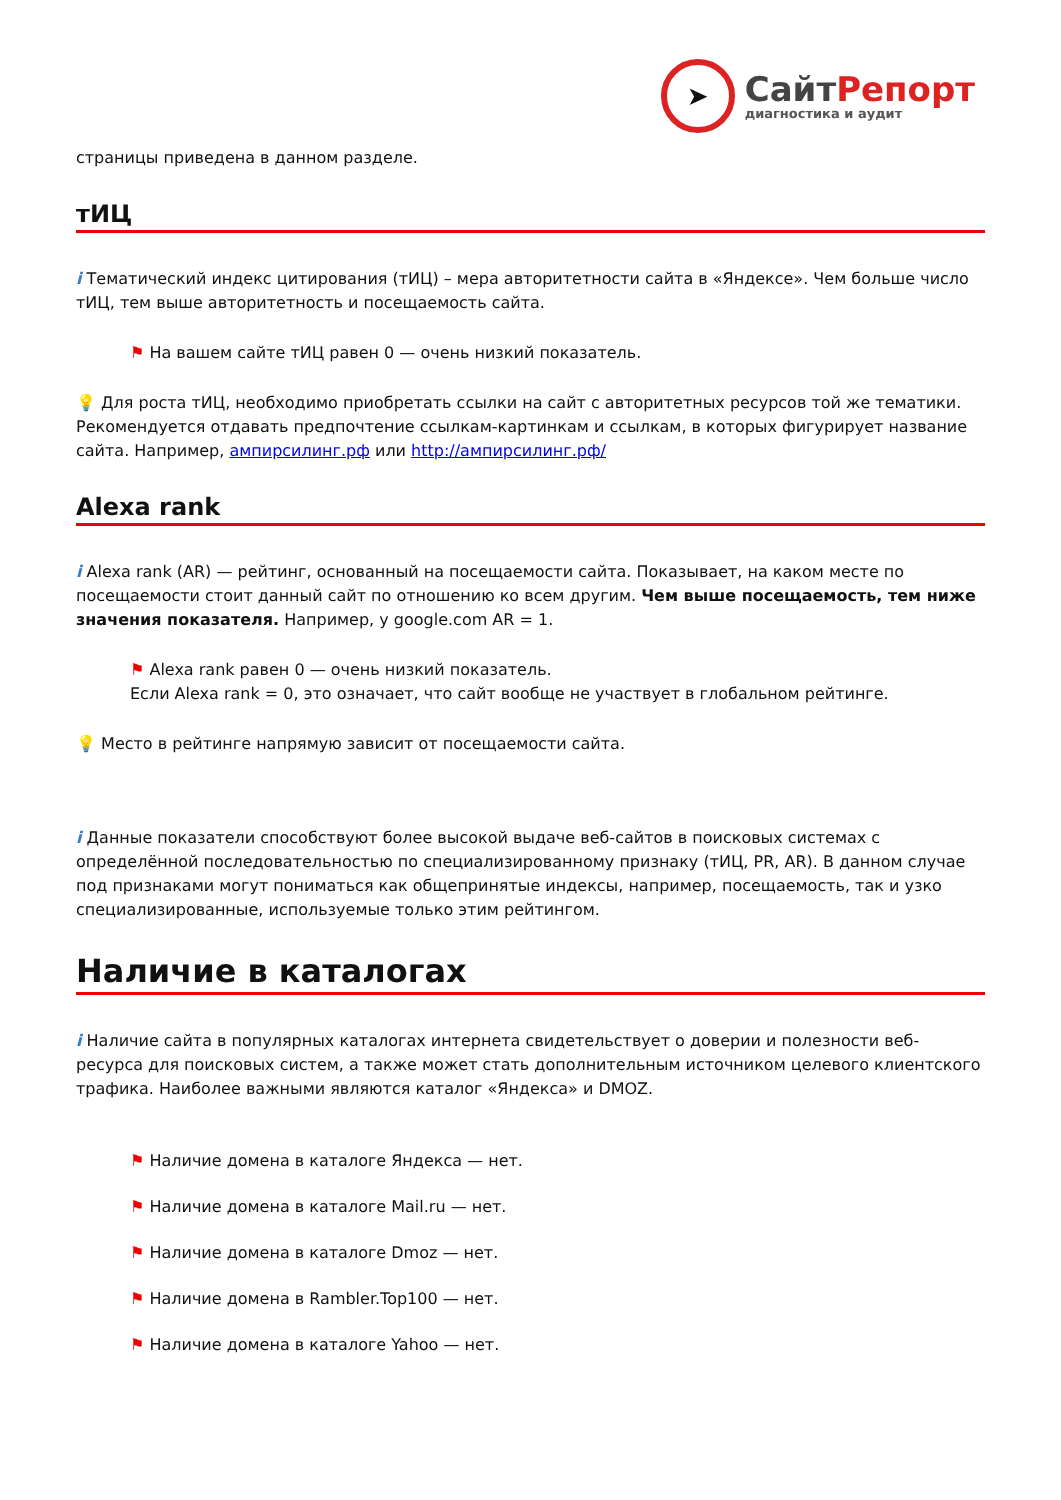➤
СайтРепорт
диагностика и аудит
страницы приведена в данном разделе.
тИЦ
i Тематический индекс цитирования (тИЦ) – мера авторитетности сайта в «Яндексе». Чем больше число тИЦ, тем выше авторитетность и посещаемость сайта.
⚑ На вашем сайте тИЦ равен 0 — очень низкий показатель.
💡 Для роста тИЦ, необходимо приобретать ссылки на сайт с авторитетных ресурсов той же тематики. Рекомендуется отдавать предпочтение ссылкам-картинкам и ссылкам, в которых фигурирует название сайта. Например, ампирсилинг.рф или http://ампирсилинг.рф/
Alexa rank
i Alexa rank (AR) — рейтинг, основанный на посещаемости сайта. Показывает, на каком месте по посещаемости стоит данный сайт по отношению ко всем другим. Чем выше посещаемость, тем ниже значения показателя. Например, у google.com AR = 1.
⚑ Alexa rank равен 0 — очень низкий показатель.
Если Alexa rank = 0, это означает, что сайт вообще не участвует в глобальном рейтинге.
💡 Место в рейтинге напрямую зависит от посещаемости сайта.
i Данные показатели способствуют более высокой выдаче веб-сайтов в поисковых системах с определённой последовательностью по специализированному признаку (тИЦ, PR, AR). В данном случае под признаками могут пониматься как общепринятые индексы, например, посещаемость, так и узко специализированные, используемые только этим рейтингом.
Наличие в каталогах
i Наличие сайта в популярных каталогах интернета свидетельствует о доверии и полезности веб-ресурса для поисковых систем, а также может стать дополнительным источником целевого клиентского трафика. Наиболее важными являются каталог «Яндекса» и DMOZ.
⚑ Наличие домена в каталоге Яндекса — нет.
⚑ Наличие домена в каталоге Mail.ru — нет.
⚑ Наличие домена в каталоге Dmoz — нет.
⚑ Наличие домена в Rambler.Top100 — нет.
⚑ Наличие домена в каталоге Yahoo — нет.